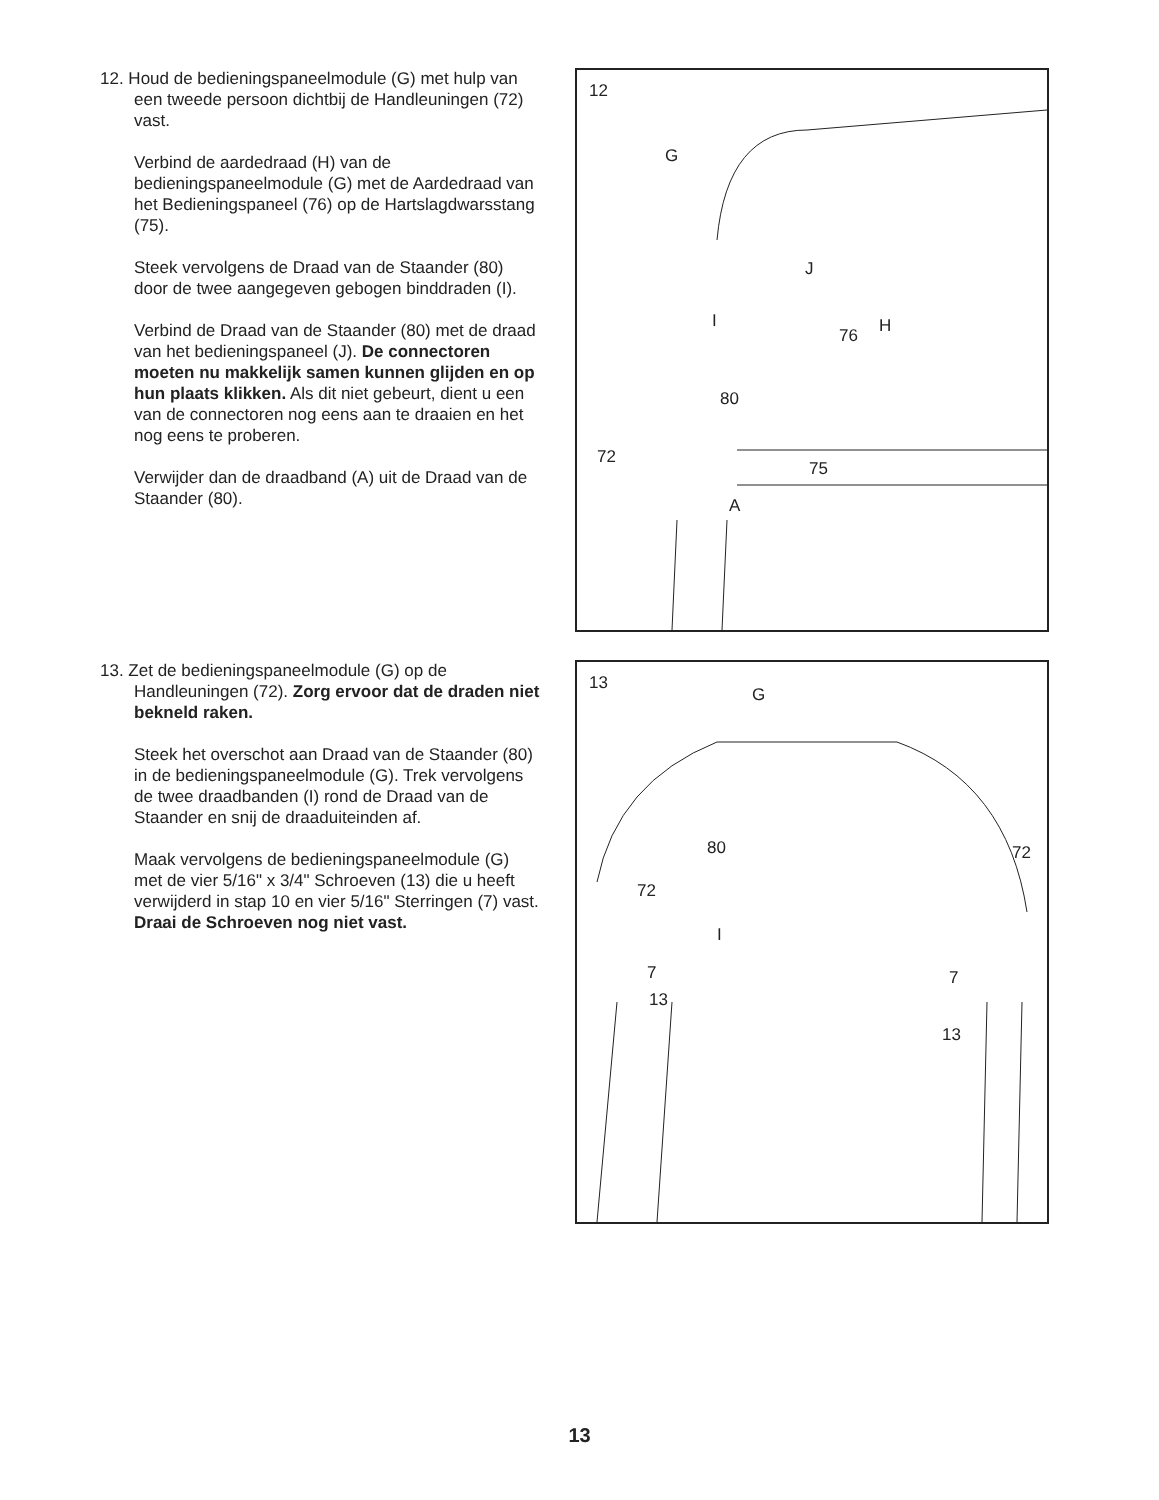12. Houd de bedieningspaneelmodule (G) met hulp van een tweede persoon dichtbij de Handleuningen (72) vast.
Verbind de aardedraad (H) van de bedieningspaneelmodule (G) met de Aardedraad van het Bedieningspaneel (76) op de Hartslagdwarsstang (75).
Steek vervolgens de Draad van de Staander (80) door de twee aangegeven gebogen binddraden (I).
Verbind de Draad van de Staander (80) met de draad van het bedieningspaneel (J). De connectoren moeten nu makkelijk samen kunnen glijden en op hun plaats klikken. Als dit niet gebeurt, dient u een van de connectoren nog eens aan te draaien en het nog eens te proberen.
Verwijder dan de draadband (A) uit de Draad van de Staander (80).
12
G
J
I
76 H
80
72
75
A
13. Zet de bedieningspaneelmodule (G) op de Handleuningen (72). Zorg ervoor dat de draden niet bekneld raken.
Steek het overschot aan Draad van de Staander (80) in de bedieningspaneelmodule (G). Trek vervolgens de twee draadbanden (I) rond de Draad van de Staander en snij de draaduiteinden af.
Maak vervolgens de bedieningspaneelmodule (G) met de vier 5/16" x 3/4" Schroeven (13) die u heeft verwijderd in stap 10 en vier 5/16" Sterringen (7) vast. Draai de Schroeven nog niet vast.
13
G
80 72
72
I
7 7
13
13
13